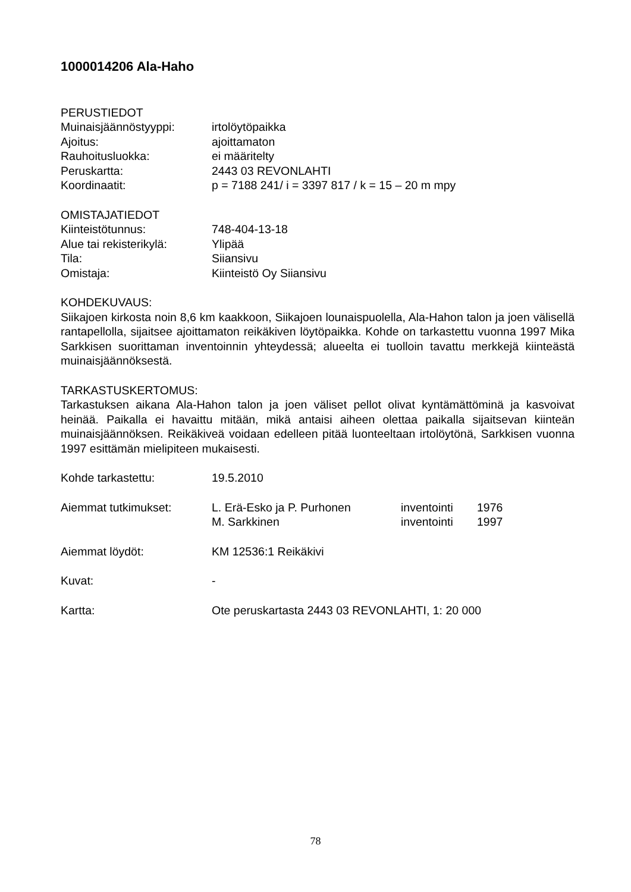1000014206 Ala-Haho
PERUSTIEDOT
Muinaisjäännöstyyppi: irtolöytöpaikka
Ajoitus: ajoittamaton
Rauhoitusluokka: ei määritelty
Peruskartta: 2443 03 REVONLAHTI
Koordinaatit: p = 7188 241/ i = 3397 817 / k = 15 – 20 m mpy
OMISTAJATIEDOT
Kiinteistötunnus: 748-404-13-18
Alue tai rekisterikylä: Ylipää
Tila: Siiansivu
Omistaja: Kiinteistö Oy Siiansivu
KOHDEKUVAUS:
Siikajoen kirkosta noin 8,6 km kaakkoon, Siikajoen lounaispuolella, Ala-Hahon talon ja joen välisellä rantapellolla, sijaitsee ajoittamaton reikäkiven löytöpaikka. Kohde on tarkastettu vuonna 1997 Mika Sarkkisen suorittaman inventoinnin yhteydessä; alueelta ei tuolloin tavattu merkkejä kiinteästä muinaisjäännöksestä.
TARKASTUSKERTOMUS:
Tarkastuksen aikana Ala-Hahon talon ja joen väliset pellot olivat kyntämättöminä ja kasvoivat heinää. Paikalla ei havaittu mitään, mikä antaisi aiheen olettaa paikalla sijaitsevan kiinteän muinaisjäännöksen. Reikäkiveä voidaan edelleen pitää luonteeltaan irtolöytönä, Sarkkisen vuonna 1997 esittämän mielipiteen mukaisesti.
Kohde tarkastettu: 19.5.2010
Aiemmat tutkimukset: L. Erä-Esko ja P. Purhonen inventointi 1976
M. Sarkkinen inventointi 1997
Aiemmat löydöt: KM 12536:1 Reikäkivi
Kuvat: -
Kartta: Ote peruskartasta 2443 03 REVONLAHTI, 1: 20 000
78